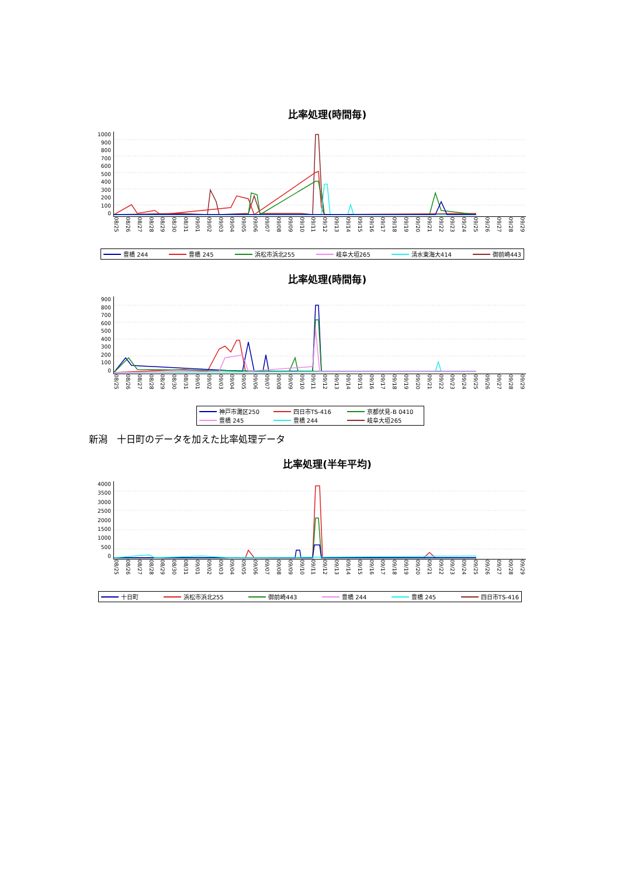比率処理(時間毎)
1000
900
800
700
600
500
400
300
200
100
0
08/25 08/26 08/27 08/28 08/29 08/30 08/31 09/01 09/02 09/03 09/04 09/05 09/06 09/07 09/08 09/09 09/10 09/11 09/12 09/13 09/14 09/15 09/16 09/17 09/18 09/19 09/20 09/21 09/22 09/23 09/24 09/25 09/26 09/27 09/28 09/29
豊橋 244 豊橋 245 浜松市浜北255 岐阜大垣265 清水東海大414 御前崎443
比率処理(時間毎)
900
800
700
600
500
400
300
200
100
0
08/25 08/26 08/27 08/28 08/29 08/30 08/31 09/01 09/02 09/03 09/04 09/05 09/06 09/07 09/08 09/09 09/10 09/11 09/12 09/13 09/14 09/15 09/16 09/17 09/18 09/19 09/20 09/21 09/22 09/23 09/24 09/25 09/26 09/27 09/28 09/29
神戸市灘区250 四日市TS-416 京都伏見-B 0410 豊橋 245 豊橋 244 岐阜大垣265
新潟　十日町のデータを加えた比率処理データ
比率処理(半年平均)
4000
3500
3000
2500
2000
1500
1000
500
0
08/25 08/26 08/27 08/28 08/29 08/30 08/31 09/01 09/02 09/03 09/04 09/05 09/06 09/07 09/08 09/09 09/10 09/11 09/12 09/13 09/14 09/15 09/16 09/17 09/18 09/19 09/20 09/21 09/22 09/23 09/24 09/25 09/26 09/27 09/28 09/29
十日町 浜松市浜北255 御前崎443 豊橋 244 豊橋 245 四日市TS-416